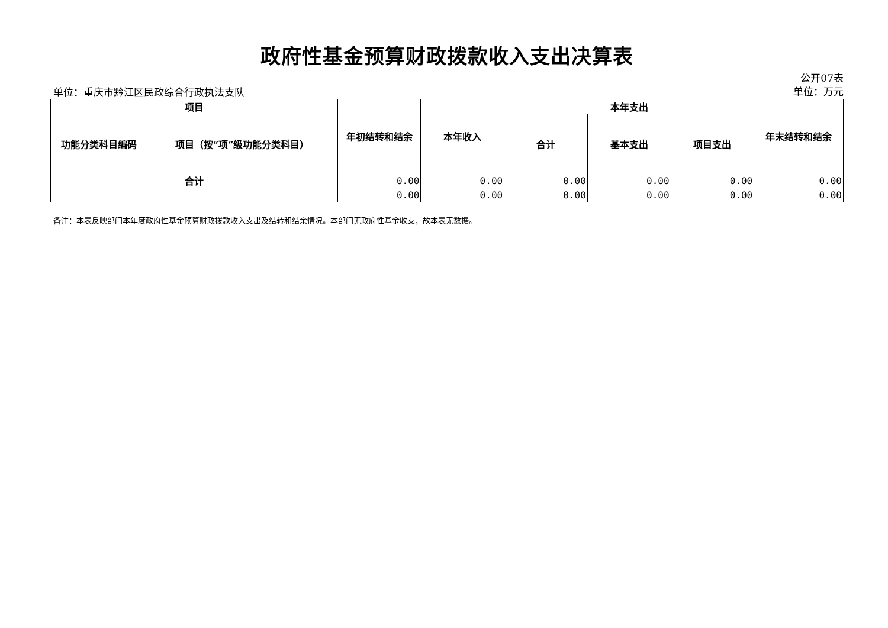政府性基金预算财政拨款收入支出决算表
单位：重庆市黔江区民政综合行政执法支队
公开07表
单位：万元
| 项目 | | 年初结转和结余 | 本年收入 | 本年支出 | | | 年末结转和结余 |
| --- | --- | --- | --- | --- | --- | --- | --- |
| 功能分类科目编码 | 项目（按“项”级功能分类科目） | | | 合计 | 基本支出 | 项目支出 | |
| 合计 | | 0.00 | 0.00 | 0.00 | 0.00 | 0.00 | 0.00 |
| | | 0.00 | 0.00 | 0.00 | 0.00 | 0.00 | 0.00 |
备注：本表反映部门本年度政府性基金预算财政拨款收入支出及结转和结余情况。本部门无政府性基金收支，故本表无数据。